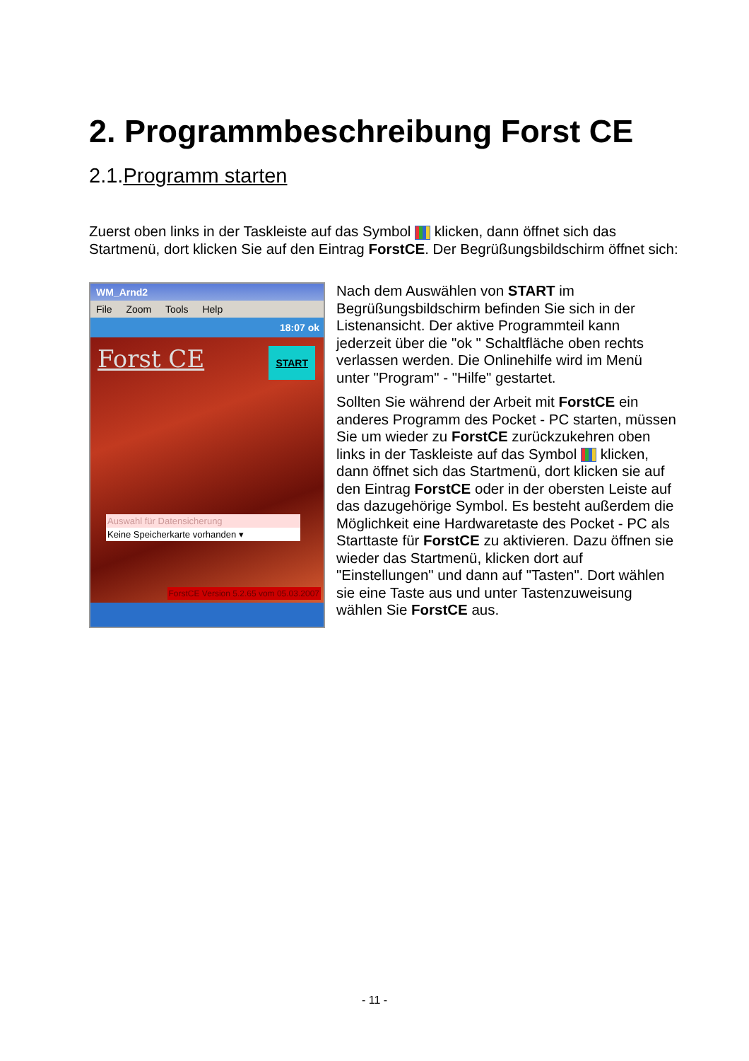2. Programmbeschreibung Forst CE
2.1.Programm starten
Zuerst oben links in der Taskleiste auf das Symbol klicken, dann öffnet sich das Startmenü, dort klicken Sie auf den Eintrag ForstCE. Der Begrüßungsbildschirm öffnet sich:
WM_Arnd2
File Zoom Tools Help
18:07 ok
Forst CE
START
Auswahl für Datensicherung
Keine Speicherkarte vorhanden ▾
ForstCE Version 5.2.65 vom 05.03.2007
Nach dem Auswählen von START im Begrüßungsbildschirm befinden Sie sich in der Listenansicht. Der aktive Programmteil kann jederzeit über die "ok " Schaltfläche oben rechts verlassen werden. Die Onlinehilfe wird im Menü unter "Program" - "Hilfe" gestartet.
Sollten Sie während der Arbeit mit ForstCE ein anderes Programm des Pocket - PC starten, müssen Sie um wieder zu ForstCE zurückzukehren oben links in der Taskleiste auf das Symbol klicken, dann öffnet sich das Startmenü, dort klicken sie auf den Eintrag ForstCE oder in der obersten Leiste auf das dazugehörige Symbol. Es besteht außerdem die Möglichkeit eine Hardwaretaste des Pocket - PC als Starttaste für ForstCE zu aktivieren. Dazu öffnen sie wieder das Startmenü, klicken dort auf "Einstellungen" und dann auf "Tasten". Dort wählen sie eine Taste aus und unter Tastenzuweisung wählen Sie ForstCE aus.
- 11 -